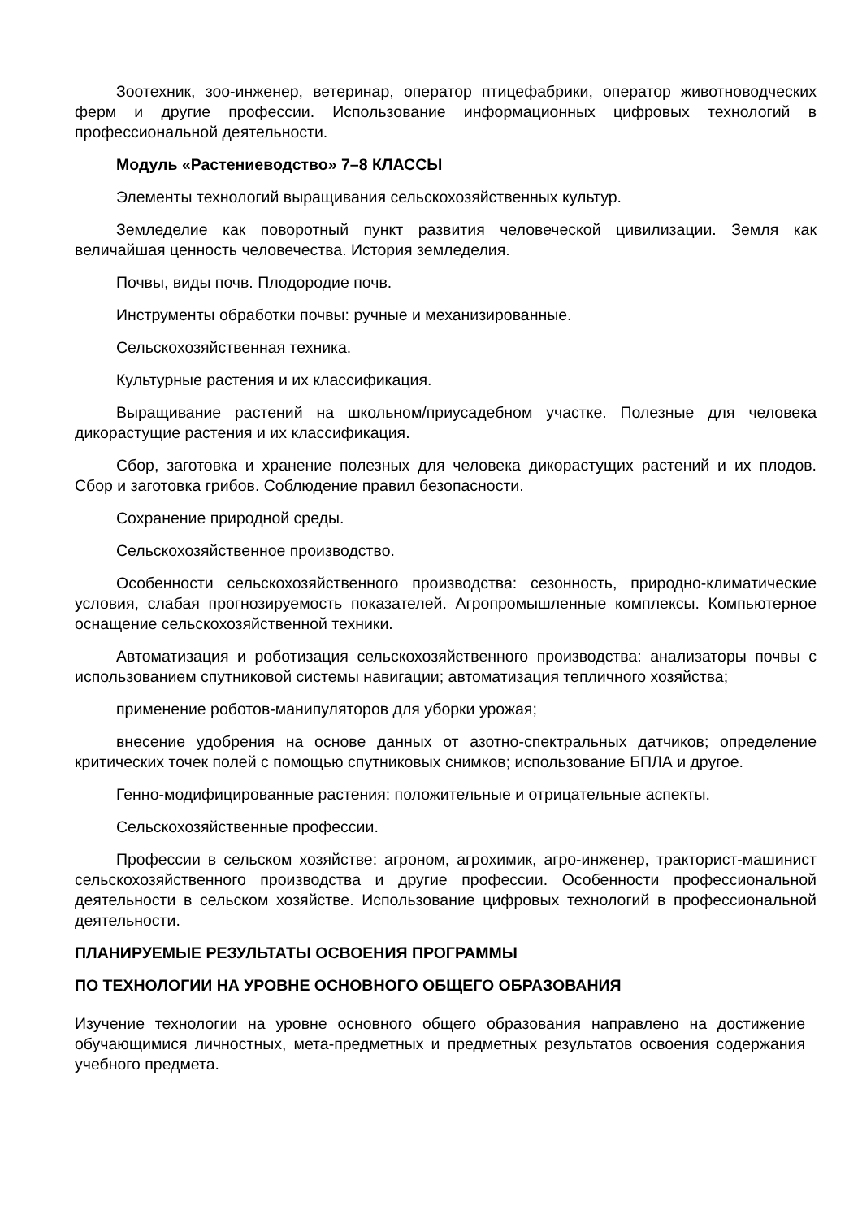Зоотехник, зоо-инженер, ветеринар, оператор птицефабрики, оператор животноводческих ферм и другие профессии. Использование информационных цифровых технологий в профессиональной деятельности.
Модуль «Растениеводство» 7–8 КЛАССЫ
Элементы технологий выращивания сельскохозяйственных культур.
Земледелие как поворотный пункт развития человеческой цивилизации. Земля как величайшая ценность человечества. История земледелия.
Почвы, виды почв. Плодородие почв.
Инструменты обработки почвы: ручные и механизированные.
Сельскохозяйственная техника.
Культурные растения и их классификация.
Выращивание растений на школьном/приусадебном участке. Полезные для человека дикорастущие растения и их классификация.
Сбор, заготовка и хранение полезных для человека дикорастущих растений и их плодов. Сбор и заготовка грибов. Соблюдение правил безопасности.
Сохранение природной среды.
Сельскохозяйственное производство.
Особенности сельскохозяйственного производства: сезонность, природно-климатические условия, слабая прогнозируемость показателей. Агропромышленные комплексы. Компьютерное оснащение сельскохозяйственной техники.
Автоматизация и роботизация сельскохозяйственного производства: анализаторы почвы с использованием спутниковой системы навигации; автоматизация тепличного хозяйства;
применение роботов-манипуляторов для уборки урожая;
внесение удобрения на основе данных от азотно-спектральных датчиков; определение критических точек полей с помощью спутниковых снимков; использование БПЛА и другое.
Генно-модифицированные растения: положительные и отрицательные аспекты.
Сельскохозяйственные профессии.
Профессии в сельском хозяйстве: агроном, агрохимик, агро-инженер, тракторист-машинист сельскохозяйственного производства и другие профессии. Особенности профессиональной деятельности в сельском хозяйстве. Использование цифровых технологий в профессиональной деятельности.
ПЛАНИРУЕМЫЕ РЕЗУЛЬТАТЫ ОСВОЕНИЯ ПРОГРАММЫ
ПО ТЕХНОЛОГИИ НА УРОВНЕ ОСНОВНОГО ОБЩЕГО ОБРАЗОВАНИЯ
Изучение технологии на уровне основного общего образования направлено на достижение обучающимися личностных, мета-предметных и предметных результатов освоения содержания учебного предмета.